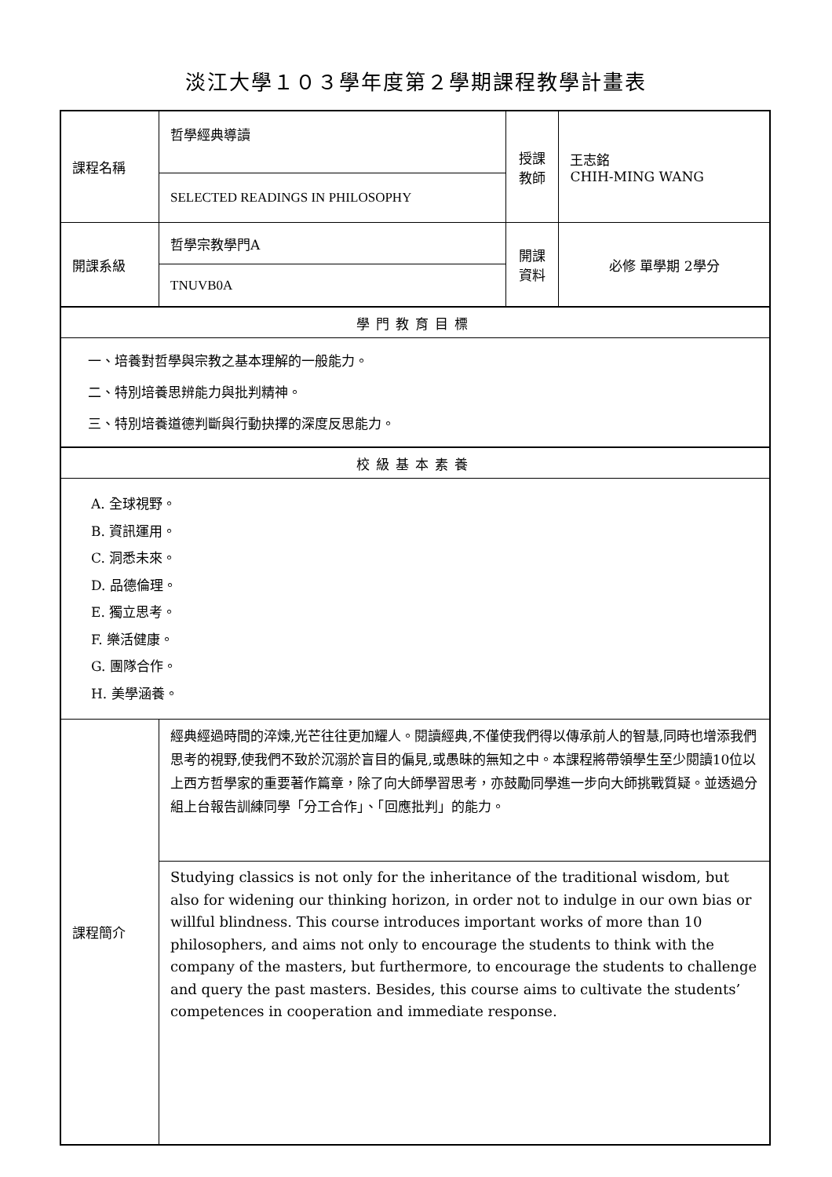淡江大學１０３學年度第２學期課程教學計畫表
| 課程名稱 | 哲學經典導讀 | 授課 教師 | 王志銘 CHIH-MING WANG |
| | SELECTED READINGS IN PHILOSOPHY | | |
| 開課系級 | 哲學宗教學門A | 開課 資料 | 必修 單學期 2學分 |
| | TNUVB0A | | |
| 學門教育目標 | | | |
| 一、培養對哲學與宗教之基本理解的一般能力。 二、特別培養思辨能力與批判精神。 三、特別培養道德判斷與行動抉擇的深度反思能力。 | | | |
| 校級基本素養 | | | |
| A. 全球視野。 B. 資訊運用。 C. 洞悉未來。 D. 品德倫理。 E. 獨立思考。 F. 樂活健康。 G. 團隊合作。 H. 美學涵養。 | | | |
| 課程簡介 | 經典經過時間的淬煉,光芒往往更加耀人。閱讀經典,不僅使我們得以傳承前人的智慧,同時也增添我們思考的視野,使我們不致於沉溺於盲目的偏見,或愚昧的無知之中。本課程將帶領學生至少閱讀10位以上西方哲學家的重要著作篇章，除了向大師學習思考，亦鼓勵同學進一步向大師挑戰質疑。並透過分組上台報告訓練同學「分工合作」、「回應批判」的能力。 | | |
| | Studying classics is not only for the inheritance of the traditional wisdom, but also for widening our thinking horizon, in order not to indulge in our own bias or willful blindness. This course introduces important works of more than 10 philosophers, and aims not only to encourage the students to think with the company of the masters, but furthermore, to encourage the students to challenge and query the past masters. Besides, this course aims to cultivate the students’ competences in cooperation and immediate response. | | |